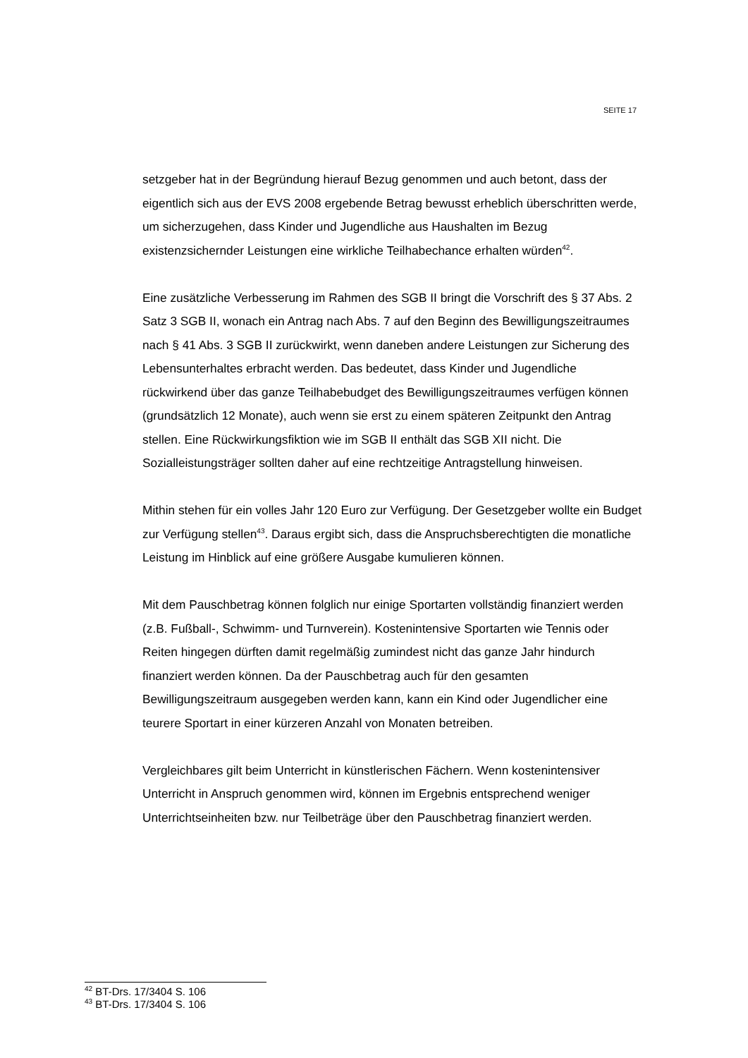SEITE 17
setzgeber hat in der Begründung hierauf Bezug genommen und auch betont, dass der eigentlich sich aus der EVS 2008 ergebende Betrag bewusst erheblich überschritten werde, um sicherzugehen, dass Kinder und Jugendliche aus Haushalten im Bezug existenzsichernder Leistungen eine wirkliche Teilhabechance erhalten würden<sup>42</sup>.
Eine zusätzliche Verbesserung im Rahmen des SGB II bringt die Vorschrift des § 37 Abs. 2 Satz 3 SGB II, wonach ein Antrag nach Abs. 7 auf den Beginn des Bewilligungszeitraumes nach § 41 Abs. 3 SGB II zurückwirkt, wenn daneben andere Leistungen zur Sicherung des Lebensunterhaltes erbracht werden. Das bedeutet, dass Kinder und Jugendliche rückwirkend über das ganze Teilhabebudget des Bewilligungszeitraumes verfügen können (grundsätzlich 12 Monate), auch wenn sie erst zu einem späteren Zeitpunkt den Antrag stellen. Eine Rückwirkungsfiktion wie im SGB II enthält das SGB XII nicht. Die Sozialleistungsträger sollten daher auf eine rechtzeitige Antragstellung hinweisen.
Mithin stehen für ein volles Jahr 120 Euro zur Verfügung. Der Gesetzgeber wollte ein Budget zur Verfügung stellen<sup>43</sup>. Daraus ergibt sich, dass die Anspruchsberechtigten die monatliche Leistung im Hinblick auf eine größere Ausgabe kumulieren können.
Mit dem Pauschbetrag können folglich nur einige Sportarten vollständig finanziert werden (z.B. Fußball-, Schwimm- und Turnverein). Kostenintensive Sportarten wie Tennis oder Reiten hingegen dürften damit regelmäßig zumindest nicht das ganze Jahr hindurch finanziert werden können. Da der Pauschbetrag auch für den gesamten Bewilligungszeitraum ausgegeben werden kann, kann ein Kind oder Jugendlicher eine teurere Sportart in einer kürzeren Anzahl von Monaten betreiben.
Vergleichbares gilt beim Unterricht in künstlerischen Fächern. Wenn kostenintensiver Unterricht in Anspruch genommen wird, können im Ergebnis entsprechend weniger Unterrichtseinheiten bzw. nur Teilbeträge über den Pauschbetrag finanziert werden.
<sup>42</sup> BT-Drs. 17/3404 S. 106
<sup>43</sup> BT-Drs. 17/3404 S. 106